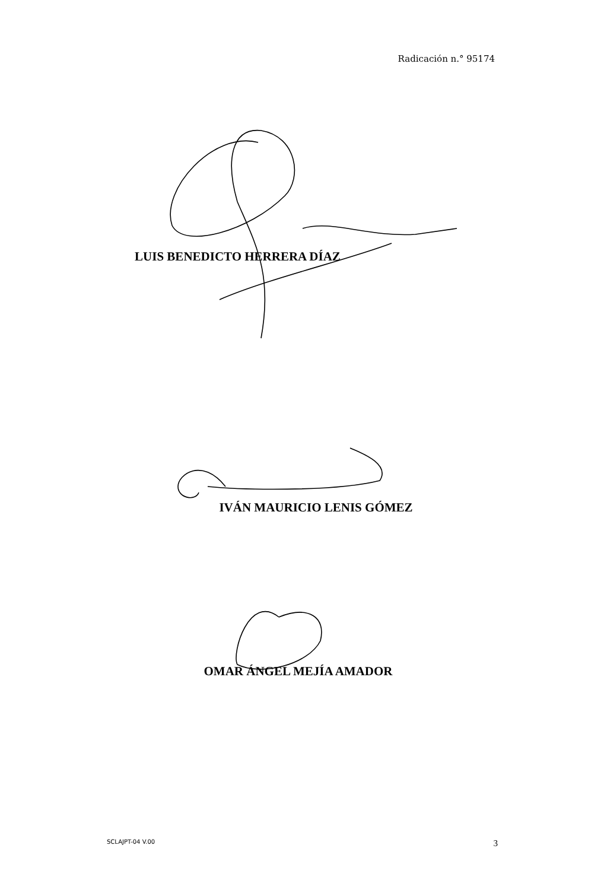Radicación n.° 95174
LUIS BENEDICTO HERRERA DÍAZ
IVÁN MAURICIO LENIS GÓMEZ
OMAR ÁNGEL MEJÍA AMADOR
SCLAJPT-04 V.00 3